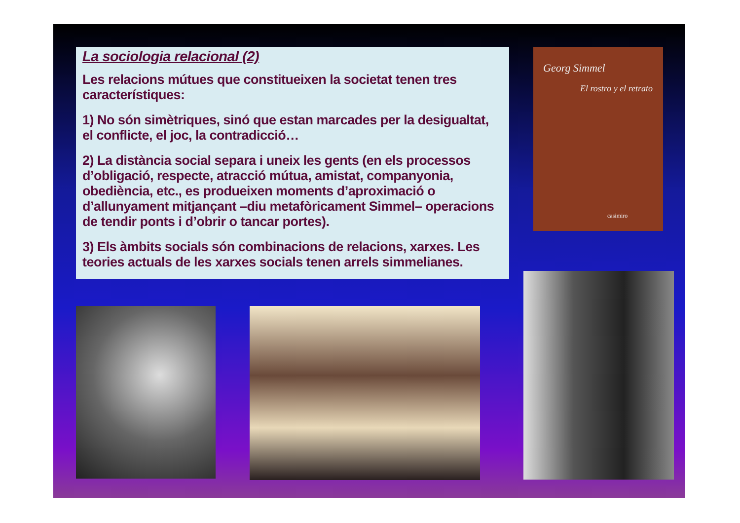La sociologia relacional (2)
Les relacions mútues que constitueixen la societat tenen tres característiques:
1) No són simètriques, sinó que estan marcades per la desigualtat, el conflicte, el joc, la contradicció…
2) La distància social separa i uneix les gents (en els processos d’obligació, respecte, atracció mútua, amistat, companyonia, obediència, etc., es produeixen moments d’aproximació o d’allunyament mitjançant –diu metafòricament Simmel– operacions de tendir ponts i d’obrir o tancar portes).
3) Els àmbits socials són combinacions de relacions, xarxes. Les teories actuals de les xarxes socials tenen arrels simmelianes.
Georg Simmel
El rostro y el retrato
casimiro